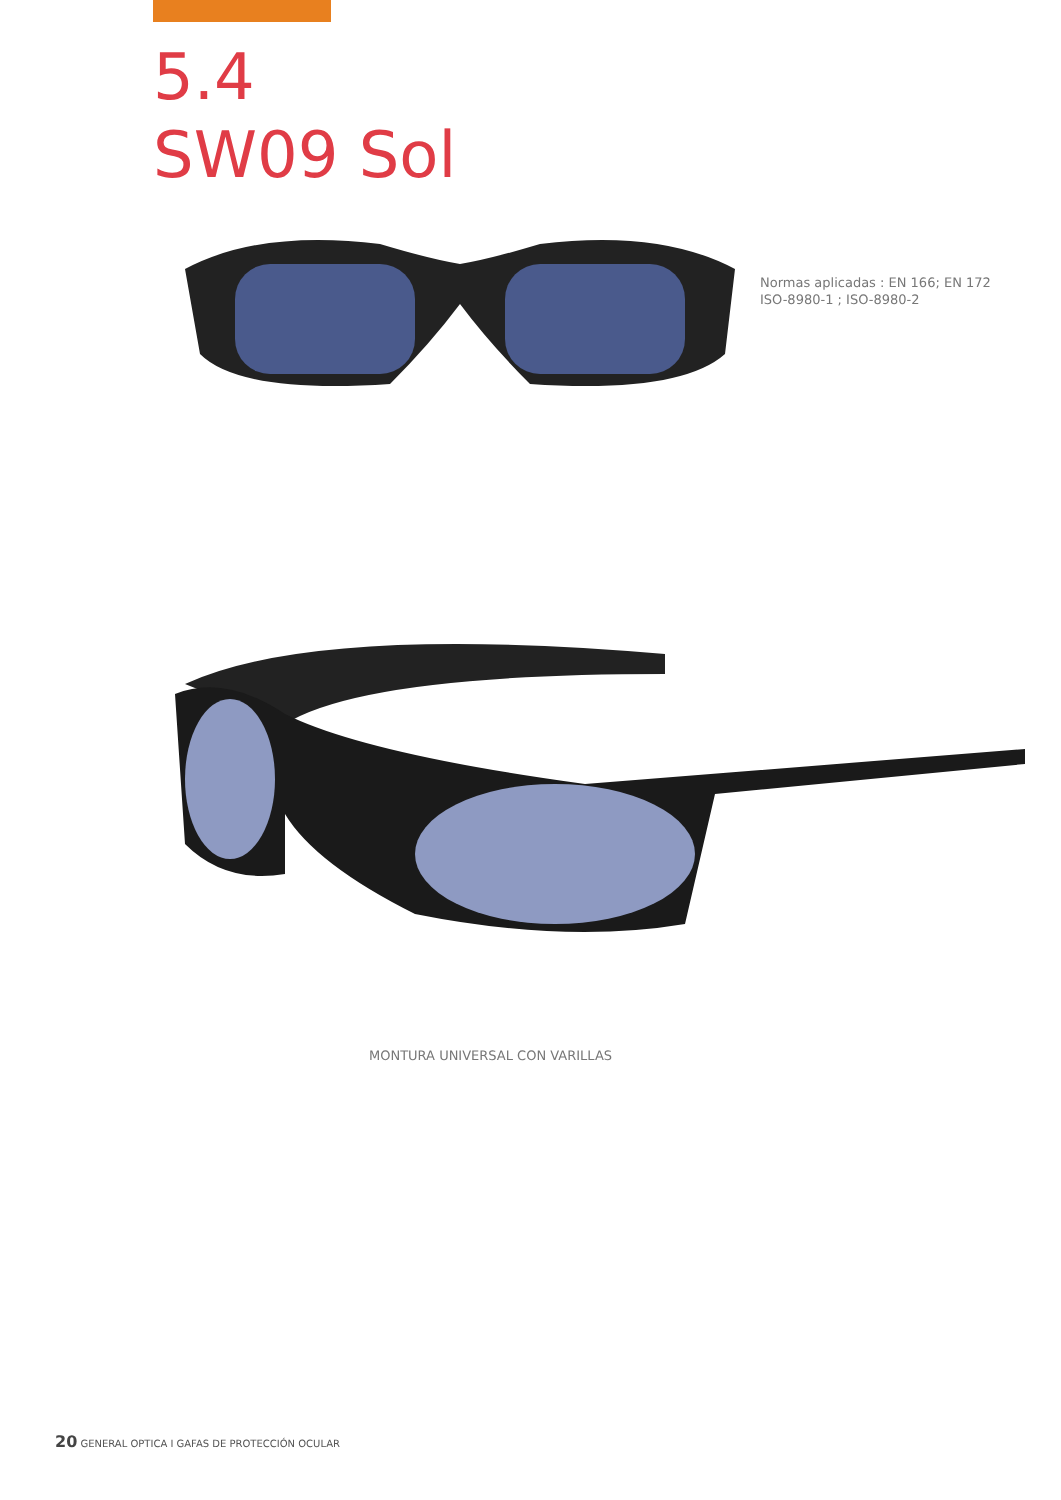5.4
SW09 Sol
Normas aplicadas : EN 166; EN 172
ISO-8980-1 ; ISO-8980-2
MONTURA UNIVERSAL CON VARILLAS
20 GENERAL OPTICA I GAFAS DE PROTECCIÓN OCULAR